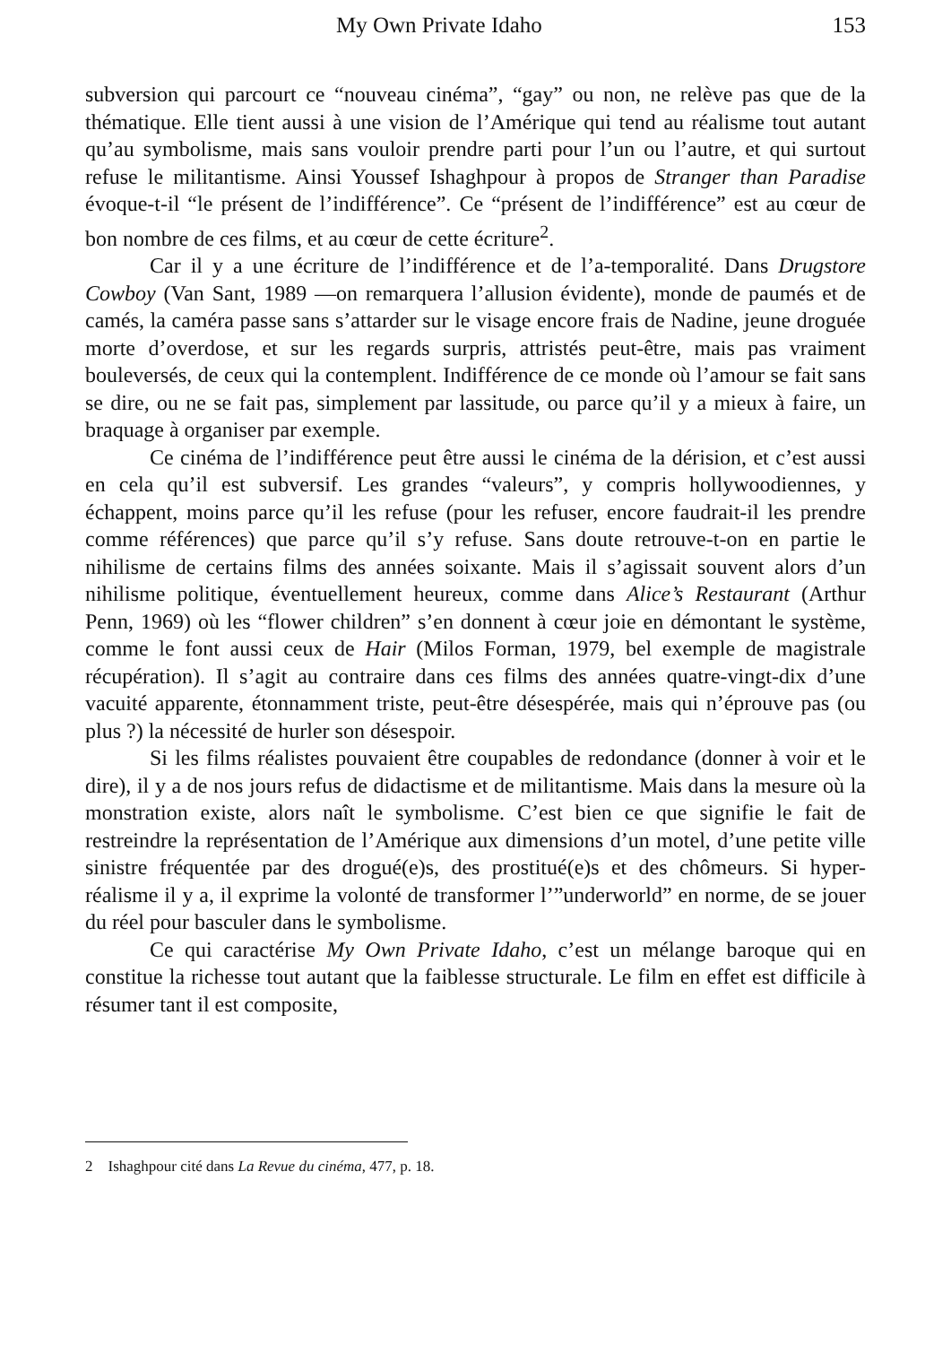My Own Private Idaho 153
subversion qui parcourt ce “nouveau cinéma”, “gay” ou non, ne relève pas que de la thématique. Elle tient aussi à une vision de l’Amérique qui tend au réalisme tout autant qu’au symbolisme, mais sans vouloir prendre parti pour l’un ou l’autre, et qui surtout refuse le militantisme. Ainsi Youssef Ishaghpour à propos de Stranger than Paradise évoque-t-il “le présent de l’indifférence”. Ce “présent de l’indifférence” est au cœur de bon nombre de ces films, et au cœur de cette écriture<sup>2</sup>.
Car il y a une écriture de l’indifférence et de l’a-temporalité. Dans Drugstore Cowboy (Van Sant, 1989 —on remarquera l’allusion évidente), monde de paumés et de camés, la caméra passe sans s’attarder sur le visage encore frais de Nadine, jeune droguée morte d’overdose, et sur les regards surpris, attristés peut-être, mais pas vraiment bouleversés, de ceux qui la contemplent. Indifférence de ce monde où l’amour se fait sans se dire, ou ne se fait pas, simplement par lassitude, ou parce qu’il y a mieux à faire, un braquage à organiser par exemple.
Ce cinéma de l’indifférence peut être aussi le cinéma de la dérision, et c’est aussi en cela qu’il est subversif. Les grandes “valeurs”, y compris hollywoodiennes, y échappent, moins parce qu’il les refuse (pour les refuser, encore faudrait-il les prendre comme références) que parce qu’il s’y refuse. Sans doute retrouve-t-on en partie le nihilisme de certains films des années soixante. Mais il s’agissait souvent alors d’un nihilisme politique, éventuellement heureux, comme dans Alice’s Restaurant (Arthur Penn, 1969) où les “flower children” s’en donnent à cœur joie en démontant le système, comme le font aussi ceux de Hair (Milos Forman, 1979, bel exemple de magistrale récupération). Il s’agit au contraire dans ces films des années quatre-vingt-dix d’une vacuité apparente, étonnamment triste, peut-être désespérée, mais qui n’éprouve pas (ou plus ?) la nécessité de hurler son désespoir.
Si les films réalistes pouvaient être coupables de redondance (donner à voir et le dire), il y a de nos jours refus de didactisme et de militantisme. Mais dans la mesure où la monstration existe, alors naît le symbolisme. C’est bien ce que signifie le fait de restreindre la représentation de l’Amérique aux dimensions d’un motel, d’une petite ville sinistre fréquentée par des drogué(e)s, des prostitué(e)s et des chômeurs. Si hyper-réalisme il y a, il exprime la volonté de transformer l’”underworld” en norme, de se jouer du réel pour basculer dans le symbolisme.
Ce qui caractérise My Own Private Idaho, c’est un mélange baroque qui en constitue la richesse tout autant que la faiblesse structurale. Le film en effet est difficile à résumer tant il est composite,
2 Ishaghpour cité dans La Revue du cinéma, 477, p. 18.